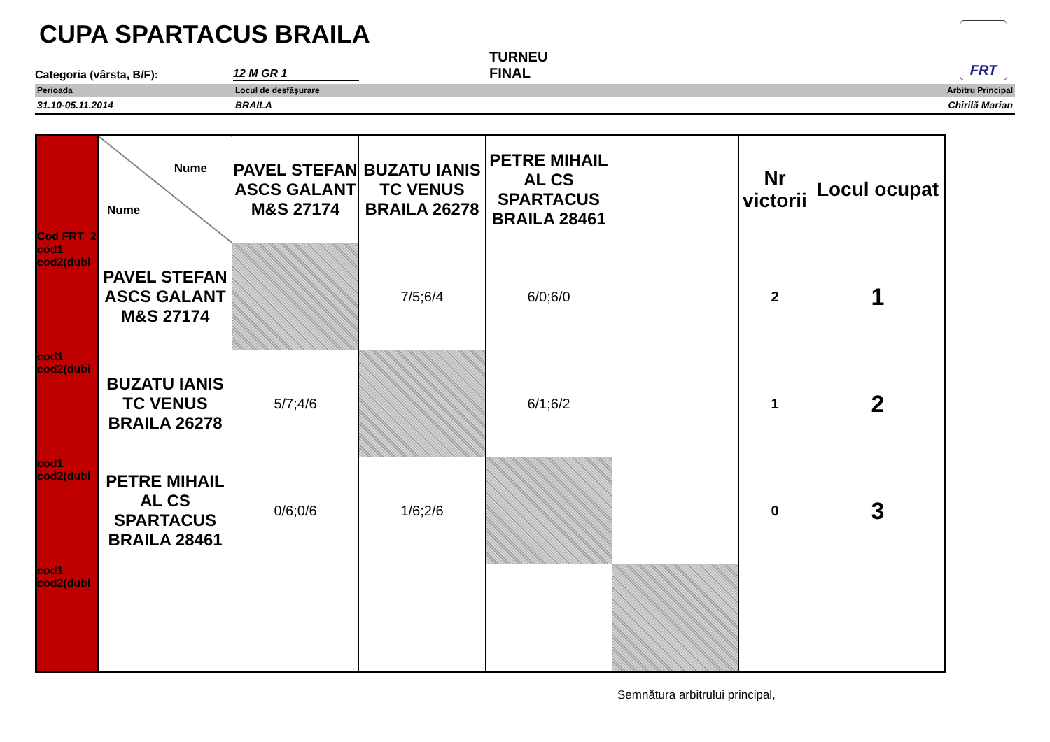CUPA SPARTACUS BRAILA FRT
Categoria (vârsta, B/F): 12 M GR 1 TURNEU
FINAL
Perioada Locul de desfăşurare Arbitru Principal
31.10-05.11.2014 BRAILA Chirilă Marian
| Cod FRT 2 | Nume Nume | PAVEL STEFAN ASCS GALANT M&S 27174 | BUZATU IANIS TC VENUS BRAILA 26278 | PETRE MIHAIL AL CS SPARTACUS BRAILA 28461 | | Nr victorii | Locul ocupat |
| cod1 cod2(dubl | PAVEL STEFAN ASCS GALANT M&S 27174 | | 7/5;6/4 | 6/0;6/0 | | 2 | 1 |
| cod1 cod2(dubl | BUZATU IANIS TC VENUS BRAILA 26278 | 5/7;4/6 | | 6/1;6/2 | | 1 | 2 |
| cod1 cod2(dubl | PETRE MIHAIL AL CS SPARTACUS BRAILA 28461 | 0/6;0/6 | 1/6;2/6 | | | 0 | 3 |
| cod1 cod2(dubl | | | | | | | |
Semnătura arbitrului principal,